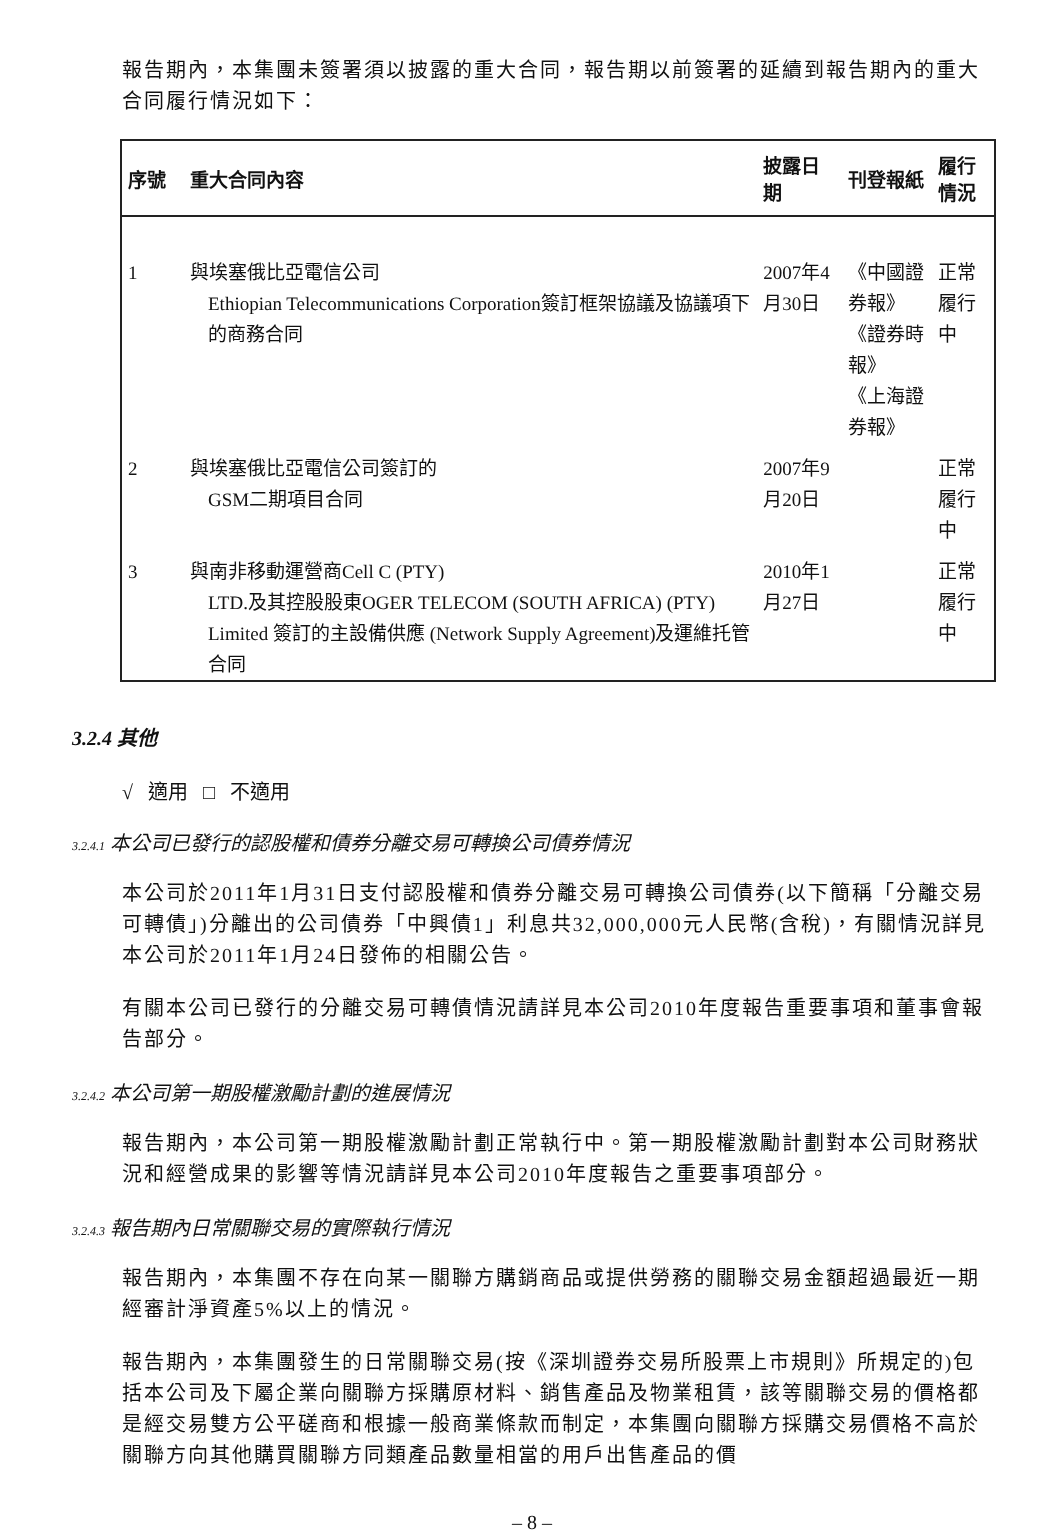報告期內，本集團未簽署須以披露的重大合同，報告期以前簽署的延續到報告期內的重大合同履行情況如下：
| 序號 | 重大合同內容 | 披露日期 | 刊登報紙 | 履行情況 |
| --- | --- | --- | --- | --- |
| 1 | 與埃塞俄比亞電信公司 Ethiopian Telecommunications Corporation簽訂框架協議及協議項下的商務合同 | 2007年4月30日 | 《中國證券報》 《證券時報》 《上海證券報》 | 正常履行中 |
| 2 | 與埃塞俄比亞電信公司簽訂的 GSM二期項目合同 | 2007年9月20日 | | 正常履行中 |
| 3 | 與南非移動運營商Cell C (PTY) LTD.及其控股股東OGER TELECOM (SOUTH AFRICA) (PTY) Limited 簽訂的主設備供應 (Network Supply Agreement)及運維托管合同 | 2010年1月27日 | | 正常履行中 |
3.2.4 其他
√ 適用 □ 不適用
3.2.4.1 本公司已發行的認股權和債券分離交易可轉換公司債券情況
本公司於2011年1月31日支付認股權和債券分離交易可轉換公司債券(以下簡稱「分離交易可轉債」)分離出的公司債券「中興債1」利息共32,000,000元人民幣(含稅)，有關情況詳見本公司於2011年1月24日發佈的相關公告。
有關本公司已發行的分離交易可轉債情況請詳見本公司2010年度報告重要事項和董事會報告部分。
3.2.4.2 本公司第一期股權激勵計劃的進展情況
報告期內，本公司第一期股權激勵計劃正常執行中。第一期股權激勵計劃對本公司財務狀況和經營成果的影響等情況請詳見本公司2010年度報告之重要事項部分。
3.2.4.3 報告期內日常關聯交易的實際執行情況
報告期內，本集團不存在向某一關聯方購銷商品或提供勞務的關聯交易金額超過最近一期經審計淨資產5%以上的情況。
報告期內，本集團發生的日常關聯交易(按《深圳證券交易所股票上市規則》所規定的)包括本公司及下屬企業向關聯方採購原材料、銷售產品及物業租賃，該等關聯交易的價格都是經交易雙方公平磋商和根據一般商業條款而制定，本集團向關聯方採購交易價格不高於關聯方向其他購買關聯方同類產品數量相當的用戶出售產品的價
– 8 –